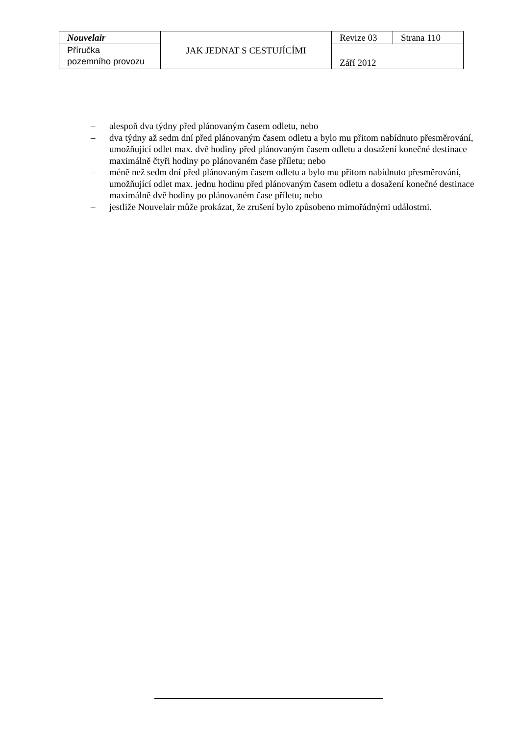| Nouvelair | JAK JEDNAT S CESTUJÍCÍMI | Revize 03 | Strana 110 |
| Příručka pozemního provozu | | Září 2012 | |
– alespoň dva týdny před plánovaným časem odletu, nebo
– dva týdny až sedm dní před plánovaným časem odletu a bylo mu přitom nabídnuto přesměrování, umožňující odlet max. dvě hodiny před plánovaným časem odletu a dosažení konečné destinace maximálně čtyři hodiny po plánovaném čase příletu; nebo
– méně než sedm dní před plánovaným časem odletu a bylo mu přitom nabídnuto přesměrování, umožňující odlet max. jednu hodinu před plánovaným časem odletu a dosažení konečné destinace maximálně dvě hodiny po plánovaném čase příletu; nebo
– jestliže Nouvelair může prokázat, že zrušení bylo způsobeno mimořádnými událostmi.